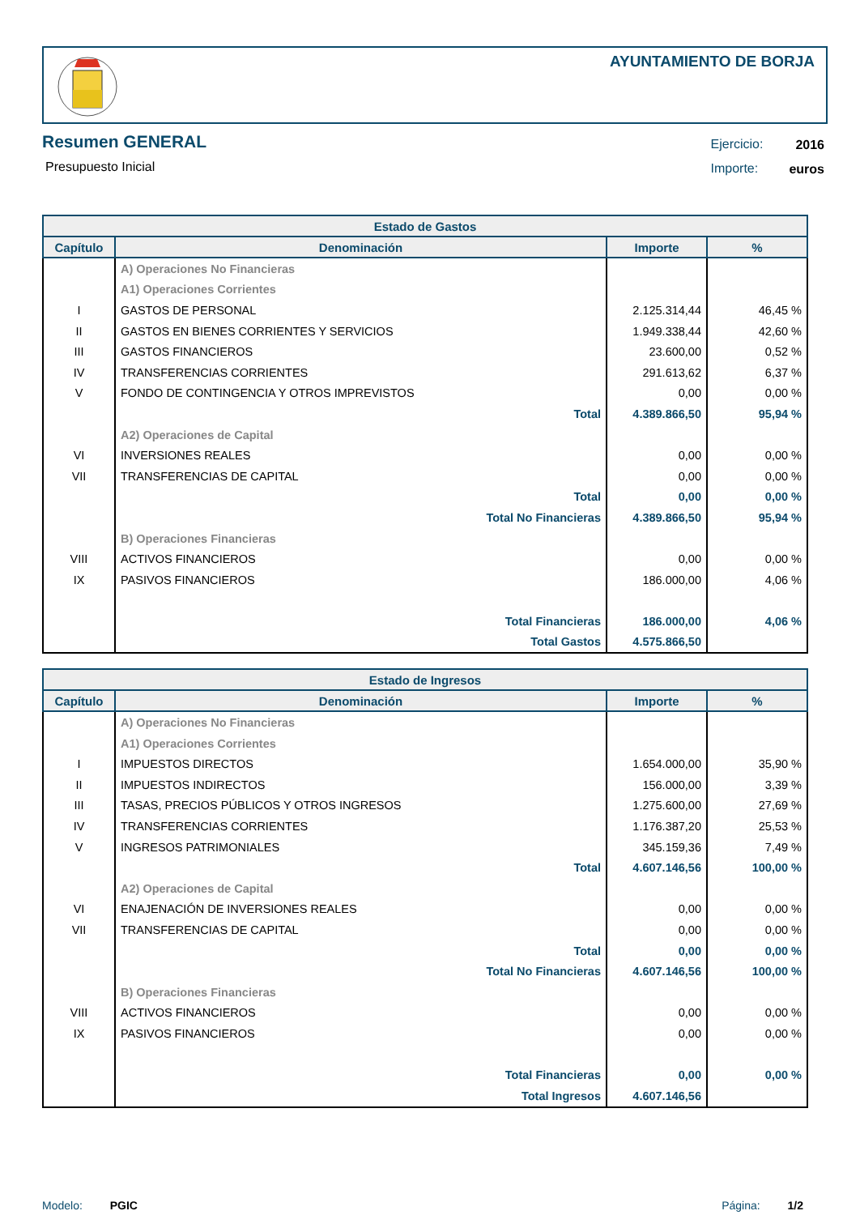AYUNTAMIENTO DE BORJA
Resumen GENERAL
Presupuesto Inicial
| Ejercicio: | 2016 |
| Importe: | euros |
| Estado de Gastos | | | |
| --- | --- | --- | --- |
| Capítulo | Denominación | Importe | % |
| | A) Operaciones No Financieras | | |
| | A1) Operaciones Corrientes | | |
| I | GASTOS DE PERSONAL | 2.125.314,44 | 46,45 % |
| II | GASTOS EN BIENES CORRIENTES Y SERVICIOS | 1.949.338,44 | 42,60 % |
| III | GASTOS FINANCIEROS | 23.600,00 | 0,52 % |
| IV | TRANSFERENCIAS CORRIENTES | 291.613,62 | 6,37 % |
| V | FONDO DE CONTINGENCIA Y OTROS IMPREVISTOS | 0,00 | 0,00 % |
| | Total | 4.389.866,50 | 95,94 % |
| | A2) Operaciones de Capital | | |
| VI | INVERSIONES REALES | 0,00 | 0,00 % |
| VII | TRANSFERENCIAS DE CAPITAL | 0,00 | 0,00 % |
| | Total | 0,00 | 0,00 % |
| | Total No Financieras | 4.389.866,50 | 95,94 % |
| | B) Operaciones Financieras | | |
| VIII | ACTIVOS FINANCIEROS | 0,00 | 0,00 % |
| IX | PASIVOS FINANCIEROS | 186.000,00 | 4,06 % |
| | Total Financieras | 186.000,00 | 4,06 % |
| | Total Gastos | 4.575.866,50 | |
| Estado de Ingresos | | | |
| --- | --- | --- | --- |
| Capítulo | Denominación | Importe | % |
| | A) Operaciones No Financieras | | |
| | A1) Operaciones Corrientes | | |
| I | IMPUESTOS DIRECTOS | 1.654.000,00 | 35,90 % |
| II | IMPUESTOS INDIRECTOS | 156.000,00 | 3,39 % |
| III | TASAS, PRECIOS PÚBLICOS Y OTROS INGRESOS | 1.275.600,00 | 27,69 % |
| IV | TRANSFERENCIAS CORRIENTES | 1.176.387,20 | 25,53 % |
| V | INGRESOS PATRIMONIALES | 345.159,36 | 7,49 % |
| | Total | 4.607.146,56 | 100,00 % |
| | A2) Operaciones de Capital | | |
| VI | ENAJENACIÓN DE INVERSIONES REALES | 0,00 | 0,00 % |
| VII | TRANSFERENCIAS DE CAPITAL | 0,00 | 0,00 % |
| | Total | 0,00 | 0,00 % |
| | Total No Financieras | 4.607.146,56 | 100,00 % |
| | B) Operaciones Financieras | | |
| VIII | ACTIVOS FINANCIEROS | 0,00 | 0,00 % |
| IX | PASIVOS FINANCIEROS | 0,00 | 0,00 % |
| | Total Financieras | 0,00 | 0,00 % |
| | Total Ingresos | 4.607.146,56 | |
Modelo: PGIC Página: 1/2